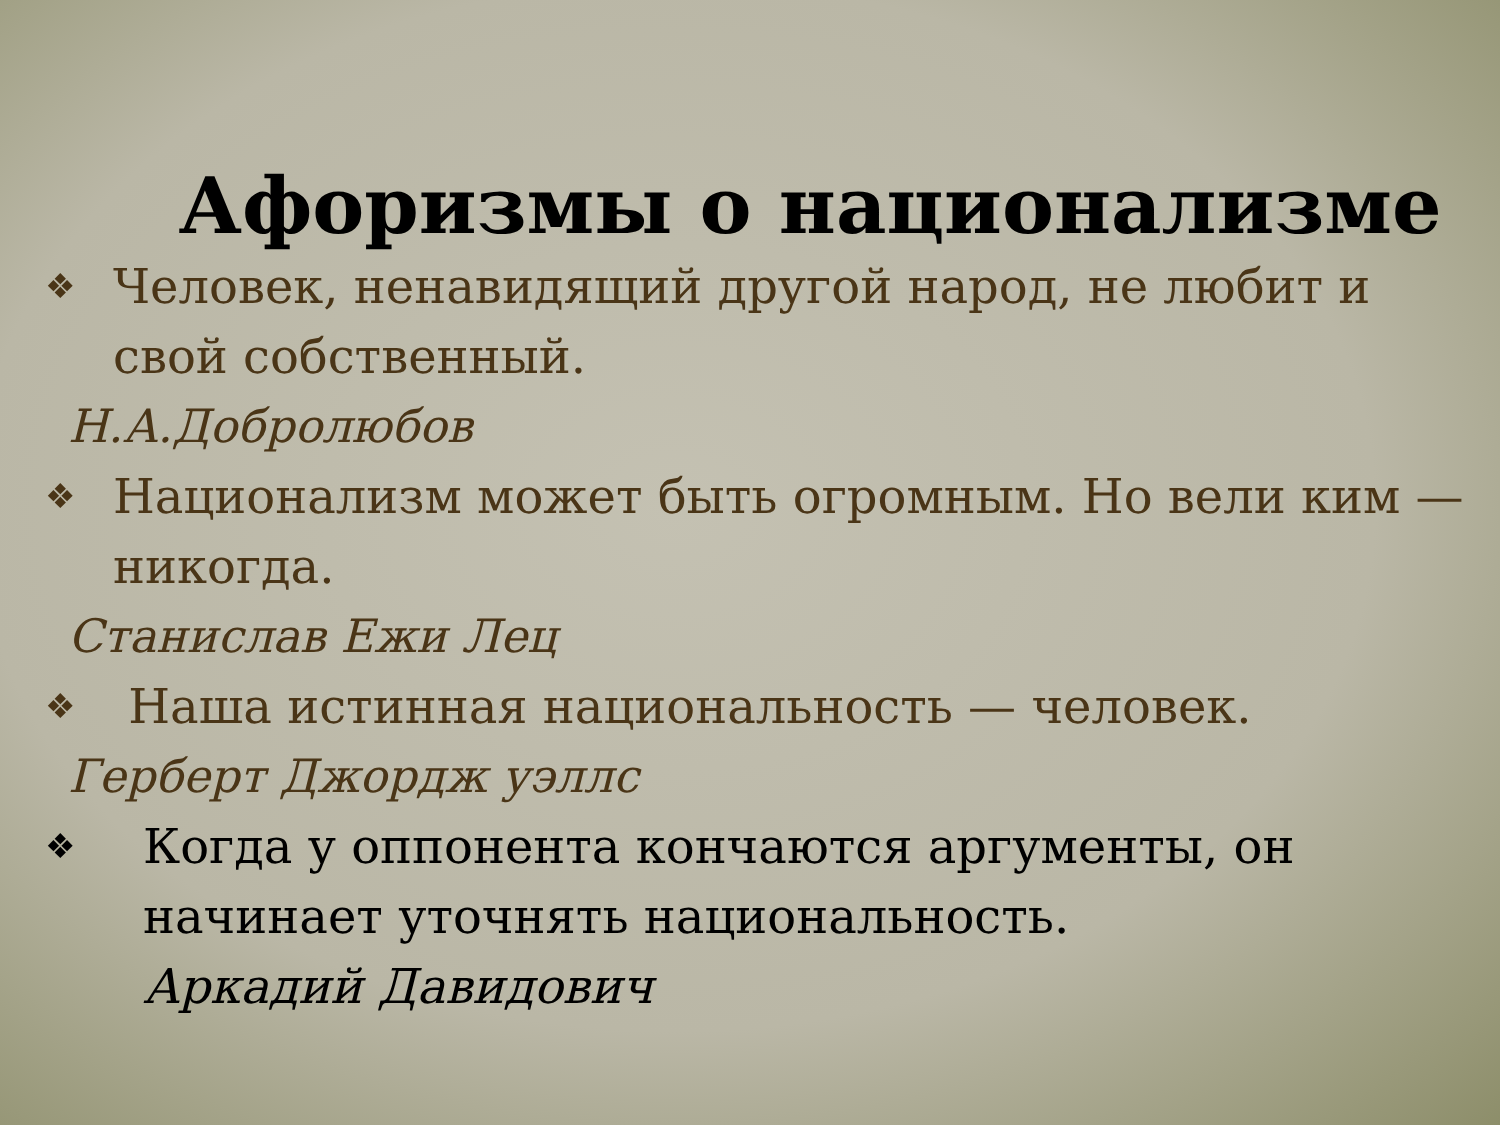Афоризмы о национализме
❖ Человек, ненавидящий другой народ, не любит и
свой собственный.
Н.А.Добролюбов
❖ Национализм может быть огромным. Но вели ким — никогда.
Станислав Ежи Лец
❖ Наша истинная национальность — человек.
Герберт Джордж уэллс
❖ Когда у оппонента кончаются аргументы, он начинает уточнять национальность.
Аркадий Давидович